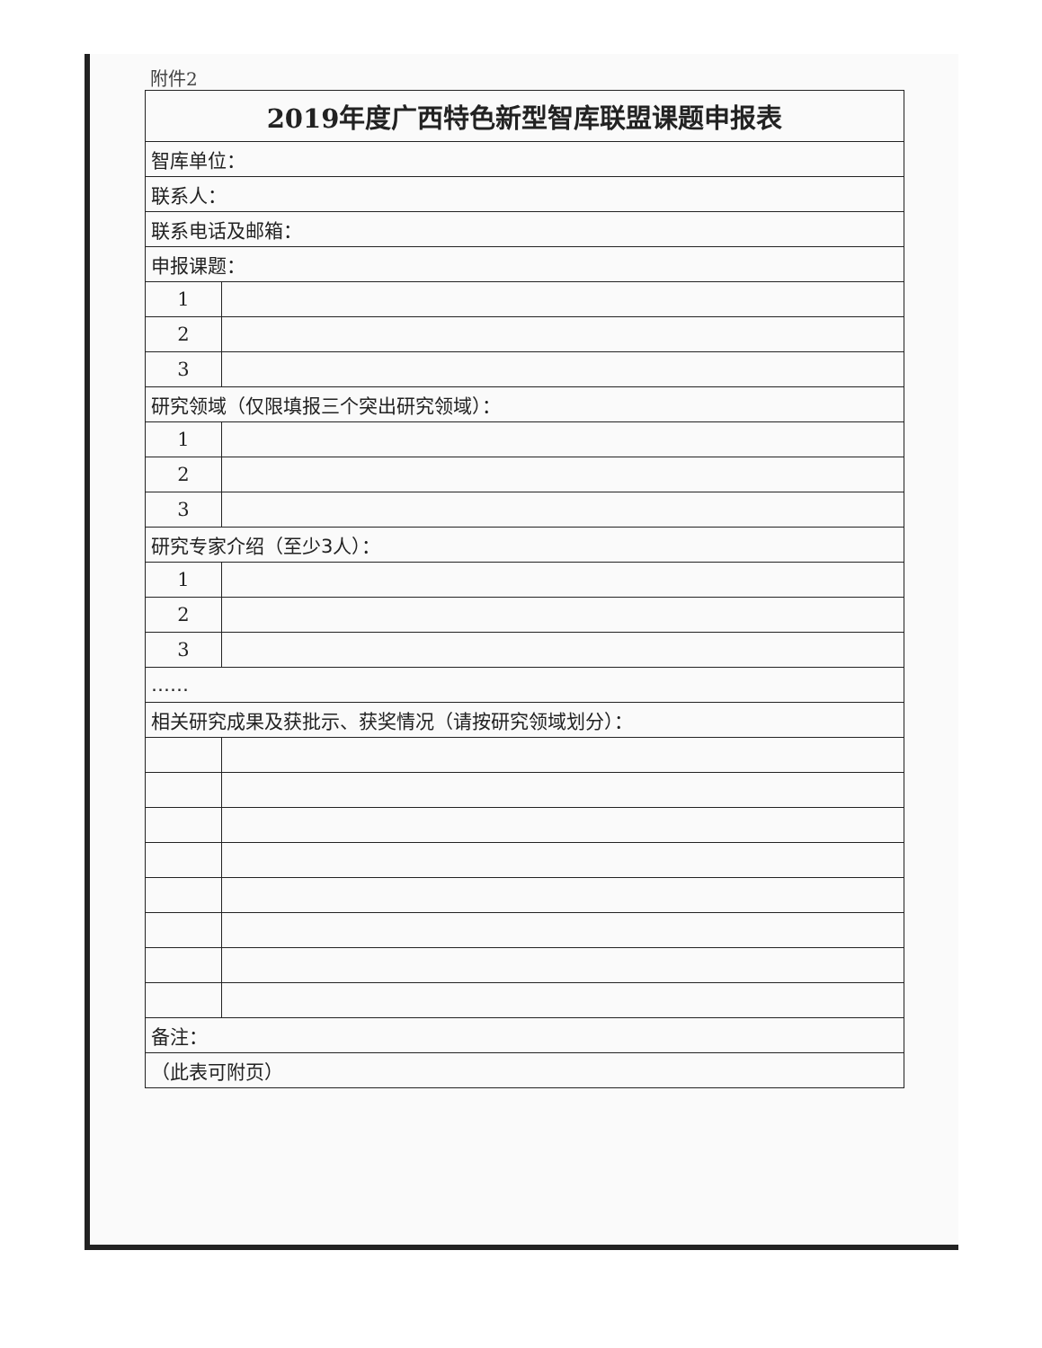附件2
| 2019年度广西特色新型智库联盟课题申报表 | |
| 智库单位： | |
| 联系人： | |
| 联系电话及邮箱： | |
| 申报课题： | |
| 1 | |
| 2 | |
| 3 | |
| 研究领域（仅限填报三个突出研究领域）： | |
| 1 | |
| 2 | |
| 3 | |
| 研究专家介绍（至少3人）： | |
| 1 | |
| 2 | |
| 3 | |
| …… | |
| 相关研究成果及获批示、获奖情况（请按研究领域划分）： | |
| 备注： | |
| （此表可附页） | |